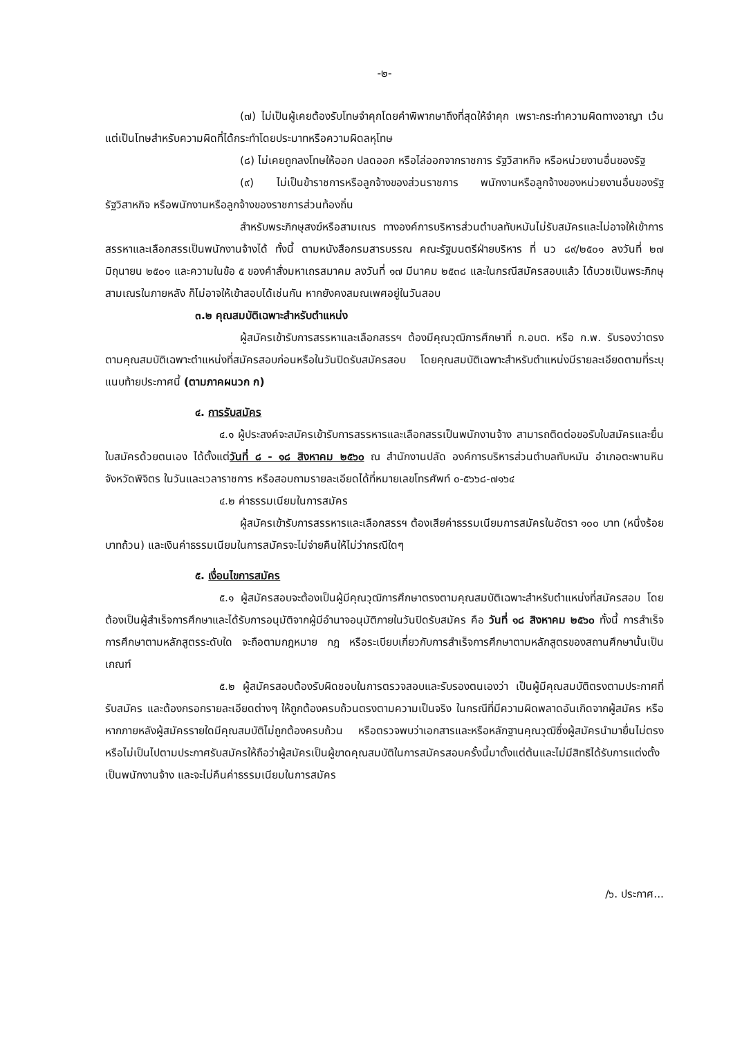-๒-
(๗) ไม่เป็นผู้เคยต้องรับโทษจำคุกโดยคำพิพากษาถึงที่สุดให้จำคุก เพราะกระทำความผิดทางอาญา เว้นแต่เป็นโทษสำหรับความผิดที่ได้กระทำโดยประมาทหรือความผิดลหุโทษ
(๘) ไม่เคยถูกลงโทษให้ออก ปลดออก หรือไล่ออกจากราชการ รัฐวิสาหกิจ หรือหน่วยงานอื่นของรัฐ
(๙) ไม่เป็นข้าราชการหรือลูกจ้างของส่วนราชการ พนักงานหรือลูกจ้างของหน่วยงานอื่นของรัฐ รัฐวิสาหกิจ หรือพนักงานหรือลูกจ้างของราชการส่วนท้องถิ่น
สำหรับพระภิกษุสงฆ์หรือสามเณร ทางองค์การบริหารส่วนตำบลทับหมันไม่รับสมัครและไม่อาจให้เข้าการสรรหาและเลือกสรรเป็นพนักงานจ้างได้ ทั้งนี้ ตามหนังสือกรมสารบรรณ คณะรัฐมนตรีฝ่ายบริหาร ที่ นว ๘๙/๒๕๐๑ ลงวันที่ ๒๗ มิถุนายน ๒๕๐๑ และความในข้อ ๕ ของคำสั่งมหาเถรสมาคม ลงวันที่ ๑๗ มีนาคม ๒๕๓๘ และในกรณีสมัครสอบแล้ว ได้บวชเป็นพระภิกษุ สามเณรในภายหลัง ก็ไม่อาจให้เข้าสอบได้เช่นกัน หากยังคงสมณเพศอยู่ในวันสอบ
๓.๒ คุณสมบัติเฉพาะสำหรับตำแหน่ง
ผู้สมัครเข้ารับการสรรหาและเลือกสรรฯ ต้องมีคุณวุฒิการศึกษาที่ ก.อบต. หรือ ก.พ. รับรองว่าตรงตามคุณสมบัติเฉพาะตำแหน่งที่สมัครสอบก่อนหรือในวันปิดรับสมัครสอบ โดยคุณสมบัติเฉพาะสำหรับตำแหน่งมีรายละเอียดตามที่ระบุแนบท้ายประกาศนี้ (ตามภาคผนวก ก)
๔. การรับสมัคร
๔.๑ ผู้ประสงค์จะสมัครเข้ารับการสรรหารและเลือกสรรเป็นพนักงานจ้าง สามารถติดต่อขอรับใบสมัครและยื่นใบสมัครด้วยตนเอง ได้ตั้งแต่วันที่ ๘ - ๑๘ สิงหาคม ๒๕๖๐ ณ สำนักงานปลัด องค์การบริหารส่วนตำบลทับหมัน อำเภอตะพานหิน จังหวัดพิจิตร ในวันและเวลาราชการ หรือสอบถามรายละเอียดได้ที่หมายเลขโทรศัพท์ ๐-๕๖๖๘-๗๑๖๔
๔.๒ ค่าธรรมเนียมในการสมัคร
ผู้สมัครเข้ารับการสรรหารและเลือกสรรฯ ต้องเสียค่าธรรมเนียมการสมัครในอัตรา ๑๐๐ บาท (หนึ่งร้อยบาทถ้วน) และเงินค่าธรรมเนียมในการสมัครจะไม่จ่ายคืนให้ไม่ว่ากรณีใดๆ
๕. เงื่อนไขการสมัคร
๕.๑ ผู้สมัครสอบจะต้องเป็นผู้มีคุณวุฒิการศึกษาตรงตามคุณสมบัติเฉพาะสำหรับตำแหน่งที่สมัครสอบ โดยต้องเป็นผู้สำเร็จการศึกษาและได้รับการอนุมัติจากผู้มีอำนาจอนุมัติภายในวันปิดรับสมัคร คือ วันที่ ๑๘ สิงหาคม ๒๕๖๐ ทั้งนี้ การสำเร็จการศึกษาตามหลักสูตรระดับใด จะถือตามกฎหมาย กฎ หรือระเบียบเกี่ยวกับการสำเร็จการศึกษาตามหลักสูตรของสถานศึกษานั้นเป็นเกณฑ์
๕.๒ ผู้สมัครสอบต้องรับผิดชอบในการตรวจสอบและรับรองตนเองว่า เป็นผู้มีคุณสมบัติตรงตามประกาศที่รับสมัคร และต้องกรอกรายละเอียดต่างๆ ให้ถูกต้องครบถ้วนตรงตามความเป็นจริง ในกรณีที่มีความผิดพลาดอันเกิดจากผู้สมัคร หรือหากภายหลังผู้สมัครรายใดมีคุณสมบัติไม่ถูกต้องครบถ้วน หรือตรวจพบว่าเอกสารและหรือหลักฐานคุณวุฒิซึ่งผู้สมัครนำมายื่นไม่ตรงหรือไม่เป็นไปตามประกาศรับสมัครให้ถือว่าผู้สมัครเป็นผู้ขาดคุณสมบัติในการสมัครสอบครั้งนี้มาตั้งแต่ต้นและไม่มีสิทธิได้รับการแต่งตั้งเป็นพนักงานจ้าง และจะไม่คืนค่าธรรมเนียมในการสมัคร
/๖. ประกาศ...